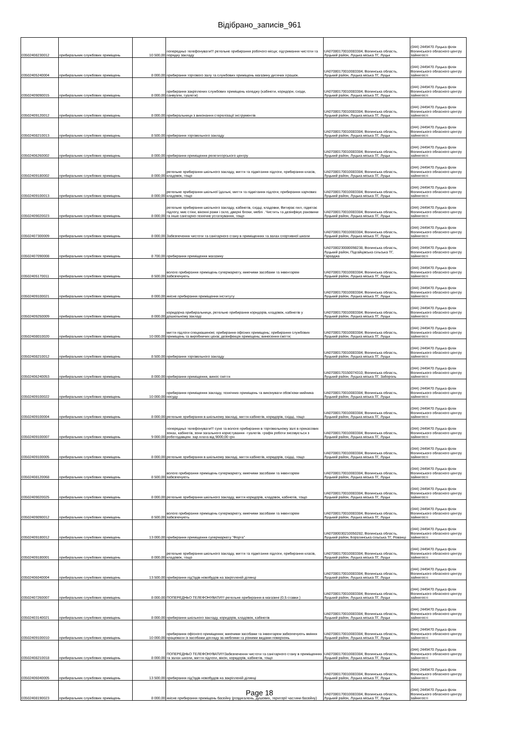Відібрано_записів_961
| 03502408230012 | прибиральник службових приміщень | 10 500,00 | попередньо телефонувати!!! ретельне прибирання робочого місця; підтримання чистоти та порядку закладу | UA07080170010083384, Волинська область, Луцький район, Луцька міська ТГ, Луцьк | (044) 2449470 Луцька філія Волинського обласного центру зайнятості |
| 03502405240004 | прибиральник службових приміщень | 8 000,00 | прибирання торгового залу та службових приміщень магазину дитячих іграшок. | UA07080170010083384, Волинська область, Луцький район, Луцька міська ТГ, Луцьк | (044) 2449470 Луцька філія Волинського обласного центру зайнятості |
| 03502409090015 | прибиральник службових приміщень | 8 000,00 | прибирання закріплених службових приміщень коледжу (кабінети, коридори, сходи, санвузли, туалети) | UA07080170010083384, Волинська область, Луцький район, Луцька міська ТГ, Луцьк | (044) 2449470 Луцька філія Волинського обласного центру зайнятості |
| 03502409120012 | прибиральник службових приміщень | 8 000,00 | прибиральниця з виконання стерелізації інструментів | UA07080170010083384, Волинська область, Луцький район, Луцька міська ТГ, Луцьк | (044) 2449470 Луцька філія Волинського обласного центру зайнятості |
| 03502408210013 | прибиральник службових приміщень | 8 500,00 | прибирання торгівельного закладу | UA07080170010083384, Волинська область, Луцький район, Луцька міська ТГ, Луцьк | (044) 2449470 Луцька філія Волинського обласного центру зайнятості |
| 03502406260002 | прибиральник службових приміщень | 8 000,00 | прибирання приміщення репетиторського центру | UA07080170010083384, Волинська область, Луцький район, Луцька міська ТГ, Луцьк | (044) 2449470 Луцька філія Волинського обласного центру зайнятості |
| 03502409180002 | прибиральник службових приміщень | 8 000,00 | ретельне прибирання шкільного закладу, миття та підмітання підлоги, прибирання класів, кладовок, тощо | UA07080170010083384, Волинська область, Луцький район, Луцька міська ТГ, Луцьк | (044) 2449470 Луцька філія Волинського обласного центру зайнятості |
| 03502409100013 | прибиральник службових приміщень | 8 000,00 | ретельне прибирання шкільної їдальні, миття та підмітання підлоги, прибирання харчових кладовок, тощо | UA07080170010083384, Волинська область, Луцький район, Луцька міська ТГ, Луцьк | (044) 2449470 Луцька філія Волинського обласного центру зайнятості |
| 03502409020023 | прибиральник службових приміщень | 8 000,00 | ретельне прибирання шкільного закладу, кабінетів, східці, кладовки, Витирає пил, підмітає підлогу, миє стіни, віконні рами і скло, дверні блоки, меблі . Чистить та дезінфікує раковини та інше санітарно-технічне устаткування, тощо | UA07080170010083384, Волинська область, Луцький район, Луцька міська ТГ, Луцьк | (044) 2449470 Луцька філія Волинського обласного центру зайнятості |
| 03502407300009 | прибиральник службових приміщень | 8 000,00 | Забезпечення чистоти та санітарного стану в приміщеннях та залах спортивної школи | UA07080170010083384, Волинська область, Луцький район, Луцька міська ТГ, Луцьк | (044) 2449470 Луцька філія Волинського обласного центру зайнятості |
| 03502407090008 | прибиральник службових приміщень | 8 700,00 | прибирання приміщення магазину | UA07080230080098238, Волинська область, Луцький район, Підгайцівська сільська ТГ, Гаразджа | (044) 2449470 Луцька філія Волинського обласного центру зайнятості |
| 03502405170011 | прибиральник службових приміщень | 8 500,00 | вологе прибирання приміщень супермаркету, миючими засобами та інвентарем забезпечують | UA07080170010083384, Волинська область, Луцький район, Луцька міська ТГ, Луцьк | (044) 2449470 Луцька філія Волинського обласного центру зайнятості |
| 03502409100021 | прибиральник службових приміщень | 8 000,00 | якісне прибирання приміщення інституту | UA07080170010083384, Волинська область, Луцький район, Луцька міська ТГ, Луцьк | (044) 2449470 Луцька філія Волинського обласного центру зайнятості |
| 03502409250009 | прибиральник службових приміщень | 8 000,00 | коридорна прибиральниця, ретельне прибирання коридорів, кладовок, кабінетів у дошкільному закладі | UA07080170010083384, Волинська область, Луцький район, Луцька міська ТГ, Луцьк | (044) 2449470 Луцька філія Волинського обласного центру зайнятості |
| 03502408010020 | прибиральник службових приміщень | 10 000,00 | миття підлоги спецмашиною; прибирання офісних приміщень; прибирання службових приміщень та виробничих цехів; дезінфекція приміщень; винесення сміття; | UA07080170010083384, Волинська область, Луцький район, Луцька міська ТГ, Луцьк | (044) 2449470 Луцька філія Волинського обласного центру зайнятості |
| 03502408210012 | прибиральник службових приміщень | 8 500,00 | прибирання торгівельного закладу | UA07080170010083384, Волинська область, Луцький район, Луцька міська ТГ, Луцьк | (044) 2449470 Луцька філія Волинського обласного центру зайнятості |
| 03502406240053 | прибиральник службових приміщень | 8 000,00 | прибирання приміщення, винос сміття | UA07080170150074310, Волинська область, Луцький район, Луцька міська ТГ, Забороль | (044) 2449470 Луцька філія Волинського обласного центру зайнятості |
| 03502409100022 | прибиральник службових приміщень | 10 000,00 | прибирання приміщення закладу, технічних приміщень та виконувати обов'язки мийника посуду | UA07080170010083384, Волинська область, Луцький район, Луцька міська ТГ, Луцьк | (044) 2449470 Луцька філія Волинського обласного центру зайнятості |
| 03502409100004 | прибиральник службових приміщень | 8 000,00 | ретельне прибирання в шкільному закладі, миття кабінетів, коридорів, східці, тощо | UA07080170010083384, Волинська область, Луцький район, Луцька міська ТГ, Луцьк | (044) 2449470 Луцька філія Волинського обласного центру зайнятості |
| 03502409100007 | прибиральник службових приміщень | 9 000,00 | попередньо телефонувати!!! сухе та вологе прибирання в торговельному залі в прикасових зонах, кабінетів, зони загального користування -туалетів. графік роботи зясовується з роботодавцем. зар.плата від 9000,00 грн | UA07080170010083384, Волинська область, Луцький район, Луцька міська ТГ, Луцьк | (044) 2449470 Луцька філія Волинського обласного центру зайнятості |
| 03502409100005 | прибиральник службових приміщень | 8 000,00 | ретельне прибирання в шкільному закладі, миття кабінетів, коридорів, східці, тощо | UA07080170010083384, Волинська область, Луцький район, Луцька міська ТГ, Луцьк | (044) 2449470 Луцька філія Волинського обласного центру зайнятості |
| 03502408120068 | прибиральник службових приміщень | 8 500,00 | вологе прибирання приміщень супермаркету, миючими засобами та інвентарем забезпечують | UA07080170010083384, Волинська область, Луцький район, Луцька міська ТГ, Луцьк | (044) 2449470 Луцька філія Волинського обласного центру зайнятості |
| 03502409020025 | прибиральник службових приміщень | 8 000,00 | ретельне прибирання шкільного закладу, миття коридорів, кладовок, кабінетів, тощо | UA07080170010083384, Волинська область, Луцький район, Луцька міська ТГ, Луцьк | (044) 2449470 Луцька філія Волинського обласного центру зайнятості |
| 03502409090012 | прибиральник службових приміщень | 8 500,00 | вологе прибирання приміщень супермаркету, миючими засобами та інвентарем забезпечують | UA07080170010083384, Волинська область, Луцький район, Луцька міська ТГ, Луцьк | (044) 2449470 Луцька філія Волинського обласного центру зайнятості |
| 03502409180012 | прибиральник службових приміщень | 13 000,00 | прибирання приміщення супермаркету "Форта" | UA07080030210050282, Волинська область, Луцький район, Боратинська сільська ТГ, Рованці | (044) 2449470 Луцька філія Волинського обласного центру зайнятості |
| 03502409180001 | прибиральник службових приміщень | 8 000,00 | ретельне прибирання шкільного закладу, миття та підмітання підлоги, прибирання класів, кладовок, тощо | UA07080170010083384, Волинська область, Луцький район, Луцька міська ТГ, Луцьк | (044) 2449470 Луцька філія Волинського обласного центру зайнятості |
| 03502406040004 | прибиральник службових приміщень | 13 500,00 | прибирання під'їздів новобудов на закріпленій ділянці | UA07080170010083384, Волинська область, Луцький район, Луцька міська ТГ, Луцьк | (044) 2449470 Луцька філія Волинського обласного центру зайнятості |
| 03502407260007 | прибиральник службових приміщень | 8 000,00 | ПОПЕРЕДНЬО ТЕЛЕФОНУВАТИ!!! ретельне прибирання в магазині (0,5 ставки ) | UA07080170010083384, Волинська область, Луцький район, Луцька міська ТГ, Луцьк | (044) 2449470 Луцька філія Волинського обласного центру зайнятості |
| 03502403140021 | прибиральник службових приміщень | 8 000,00 | прибирання шкільного закладу, коридорів, кладовок, кабінетів | UA07080170010083384, Волинська область, Луцький район, Луцька міська ТГ, Луцьк | (044) 2449470 Луцька філія Волинського обласного центру зайнятості |
| 03502409100010 | прибиральник службових приміщень | 10 000,00 | прибирання офісного приміщення; миючими засобами та інвентарем забезпечують вміння працювати із засобами догляду за меблями та різними видами поверхонь | UA07080170010083384, Волинська область, Луцький район, Луцька міська ТГ, Луцьк | (044) 2449470 Луцька філія Волинського обласного центру зайнятості |
| 03502408210018 | прибиральник службових приміщень | 8 000,00 | ПОПЕРЕДНЬО ТЕЛЕФОНУВАТИ!!!Забезпечення чистоти та санітарного стану в приміщеннях та залах школи, миття підлоги, вікон, коридорів, кабінетів, тощо | UA07080170010083384, Волинська область, Луцький район, Луцька міська ТГ, Луцьк | (044) 2449470 Луцька філія Волинського обласного центру зайнятості |
| 03502406040005 | прибиральник службових приміщень | 13 500,00 | прибирання під'їздів новобудов на закріпленій ділянці | UA07080170010083384, Волинська область, Луцький район, Луцька міська ТГ, Луцьк | (044) 2449470 Луцька філія Волинського обласного центру зайнятості |
| 03502408190023 | прибиральник службових приміщень | 8 000,00 | якісне прибирання приміщень басейну (роздягалень, душових, території частини басейну) | UA07080170010083384, Волинська область, Луцький район, Луцька міська ТГ, Луцьк | (044) 2449470 Луцька філія Волинського обласного центру зайнятості |
Page 18